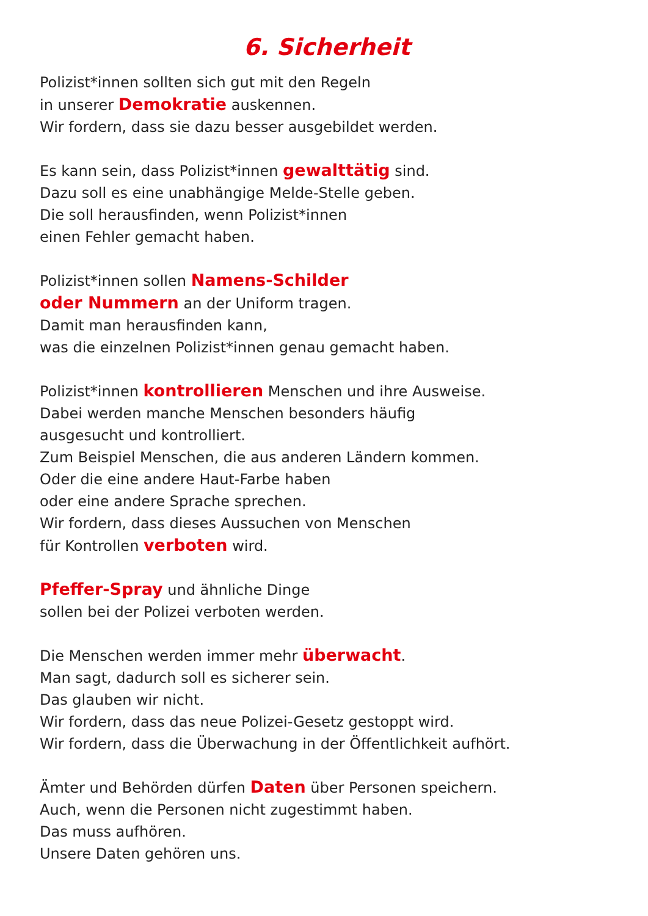6. Sicherheit
Polizist*innen sollten sich gut mit den Regeln
in unserer Demokratie auskennen.
Wir fordern, dass sie dazu besser ausgebildet werden.
Es kann sein, dass Polizist*innen gewalttätig sind.
Dazu soll es eine unabhängige Melde-Stelle geben.
Die soll herausfinden, wenn Polizist*innen
einen Fehler gemacht haben.
Polizist*innen sollen Namens-Schilder
oder Nummern an der Uniform tragen.
Damit man herausfinden kann,
was die einzelnen Polizist*innen genau gemacht haben.
Polizist*innen kontrollieren Menschen und ihre Ausweise.
Dabei werden manche Menschen besonders häufig
ausgesucht und kontrolliert.
Zum Beispiel Menschen, die aus anderen Ländern kommen.
Oder die eine andere Haut-Farbe haben
oder eine andere Sprache sprechen.
Wir fordern, dass dieses Aussuchen von Menschen
für Kontrollen verboten wird.
Pfeffer-Spray und ähnliche Dinge
sollen bei der Polizei verboten werden.
Die Menschen werden immer mehr überwacht.
Man sagt, dadurch soll es sicherer sein.
Das glauben wir nicht.
Wir fordern, dass das neue Polizei-Gesetz gestoppt wird.
Wir fordern, dass die Überwachung in der Öffentlichkeit aufhört.
Ämter und Behörden dürfen Daten über Personen speichern.
Auch, wenn die Personen nicht zugestimmt haben.
Das muss aufhören.
Unsere Daten gehören uns.